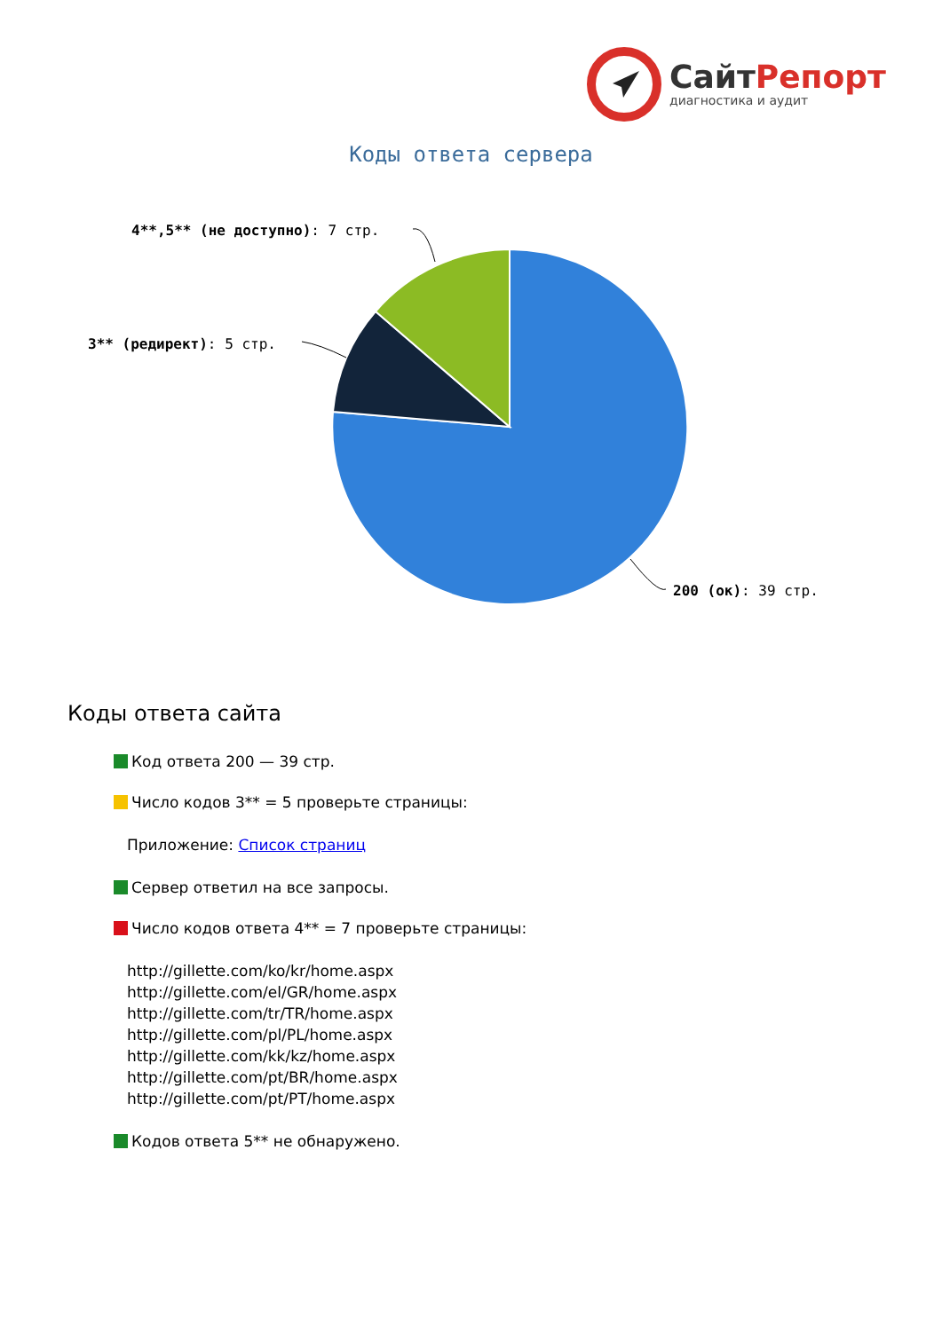СайтРепорт
диагностика и аудит
Коды ответа сервера
4**,5** (не доступно): 7 стр.
3** (редирект): 5 стр.
200 (ок): 39 стр.
Коды ответа сайта
Код ответа 200 — 39 стр.
Число кодов 3** = 5 проверьте страницы:
Приложение: Список страниц
Сервер ответил на все запросы.
Число кодов ответа 4** = 7 проверьте страницы:
http://gillette.com/ko/kr/home.aspx
http://gillette.com/el/GR/home.aspx
http://gillette.com/tr/TR/home.aspx
http://gillette.com/pl/PL/home.aspx
http://gillette.com/kk/kz/home.aspx
http://gillette.com/pt/BR/home.aspx
http://gillette.com/pt/PT/home.aspx
Кодов ответа 5** не обнаружено.